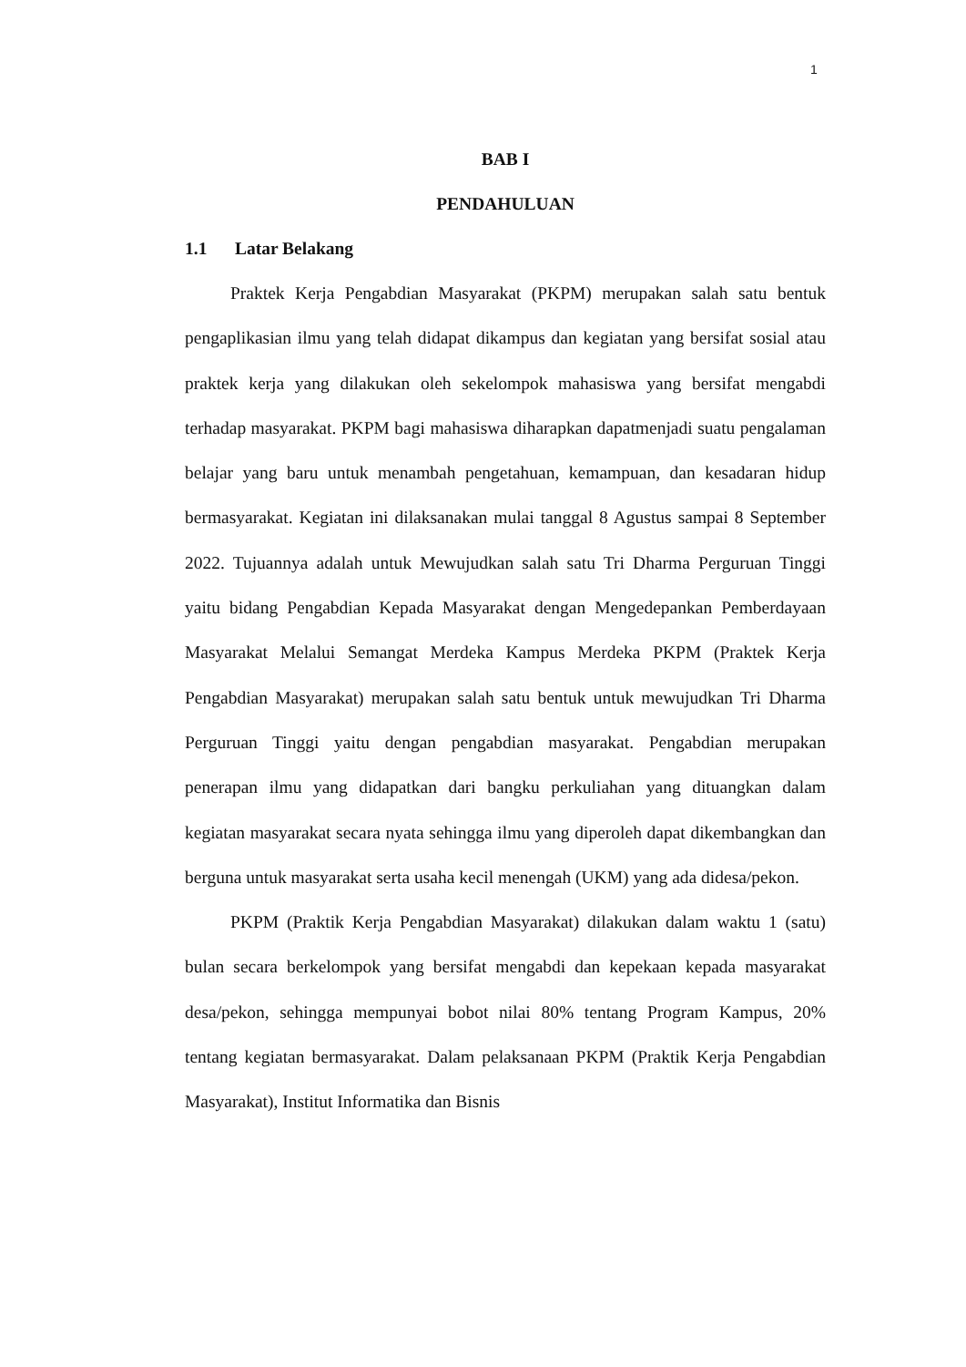1
BAB I
PENDAHULUAN
1.1 Latar Belakang
Praktek Kerja Pengabdian Masyarakat (PKPM) merupakan salah satu bentuk pengaplikasian ilmu yang telah didapat dikampus dan kegiatan yang bersifat sosial atau praktek kerja yang dilakukan oleh sekelompok mahasiswa yang bersifat mengabdi terhadap masyarakat. PKPM bagi mahasiswa diharapkan dapatmenjadi suatu pengalaman belajar yang baru untuk menambah pengetahuan, kemampuan, dan kesadaran hidup bermasyarakat. Kegiatan ini dilaksanakan mulai tanggal 8 Agustus sampai 8 September 2022. Tujuannya adalah untuk Mewujudkan salah satu Tri Dharma Perguruan Tinggi yaitu bidang Pengabdian Kepada Masyarakat dengan Mengedepankan Pemberdayaan Masyarakat Melalui Semangat Merdeka Kampus Merdeka PKPM (Praktek Kerja Pengabdian Masyarakat) merupakan salah satu bentuk untuk mewujudkan Tri Dharma Perguruan Tinggi yaitu dengan pengabdian masyarakat. Pengabdian merupakan penerapan ilmu yang didapatkan dari bangku perkuliahan yang dituangkan dalam kegiatan masyarakat secara nyata sehingga ilmu yang diperoleh dapat dikembangkan dan berguna untuk masyarakat serta usaha kecil menengah (UKM) yang ada didesa/pekon.
PKPM (Praktik Kerja Pengabdian Masyarakat) dilakukan dalam waktu 1 (satu) bulan secara berkelompok yang bersifat mengabdi dan kepekaan kepada masyarakat desa/pekon, sehingga mempunyai bobot nilai 80% tentang Program Kampus, 20% tentang kegiatan bermasyarakat. Dalam pelaksanaan PKPM (Praktik Kerja Pengabdian Masyarakat), Institut Informatika dan Bisnis